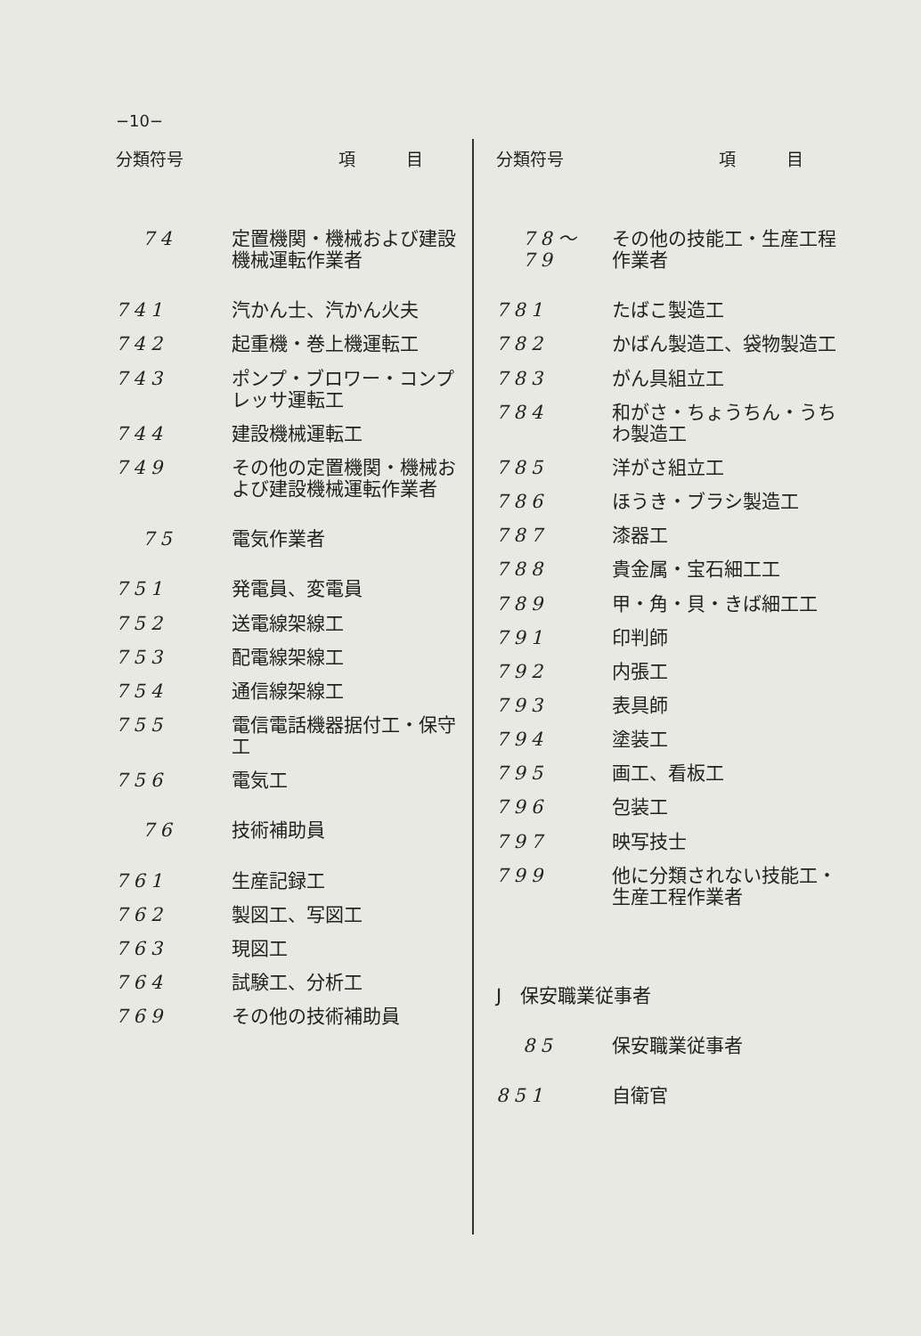−10−
| 分類符号 | 項 目 |
| --- | --- |
| 74 | 定置機関・機械および建設機械運転作業者 |
| 741 | 汽かん士、汽かん火夫 |
| 742 | 起重機・巻上機運転工 |
| 743 | ポンプ・ブロワー・コンプレッサ運転工 |
| 744 | 建設機械運転工 |
| 749 | その他の定置機関・機械および建設機械運転作業者 |
| 75 | 電気作業者 |
| 751 | 発電員、変電員 |
| 752 | 送電線架線工 |
| 753 | 配電線架線工 |
| 754 | 通信線架線工 |
| 755 | 電信電話機器据付工・保守工 |
| 756 | 電気工 |
| 76 | 技術補助員 |
| 761 | 生産記録工 |
| 762 | 製図工、写図工 |
| 763 | 現図工 |
| 764 | 試験工、分析工 |
| 769 | その他の技術補助員 |
| 分類符号 | 項 目 |
| --- | --- |
| 78〜79 | その他の技能工・生産工程作業者 |
| 781 | たばこ製造工 |
| 782 | かばん製造工、袋物製造工 |
| 783 | がん具組立工 |
| 784 | 和がさ・ちょうちん・うちわ製造工 |
| 785 | 洋がさ組立工 |
| 786 | ほうき・ブラシ製造工 |
| 787 | 漆器工 |
| 788 | 貴金属・宝石細工工 |
| 789 | 甲・角・貝・きば細工工 |
| 791 | 印判師 |
| 792 | 内張工 |
| 793 | 表具師 |
| 794 | 塗装工 |
| 795 | 画工、看板工 |
| 796 | 包装工 |
| 797 | 映写技士 |
| 799 | 他に分類されない技能工・生産工程作業者 |
| J 保安職業従事者 | |
| 85 | 保安職業従事者 |
| 851 | 自衛官 |